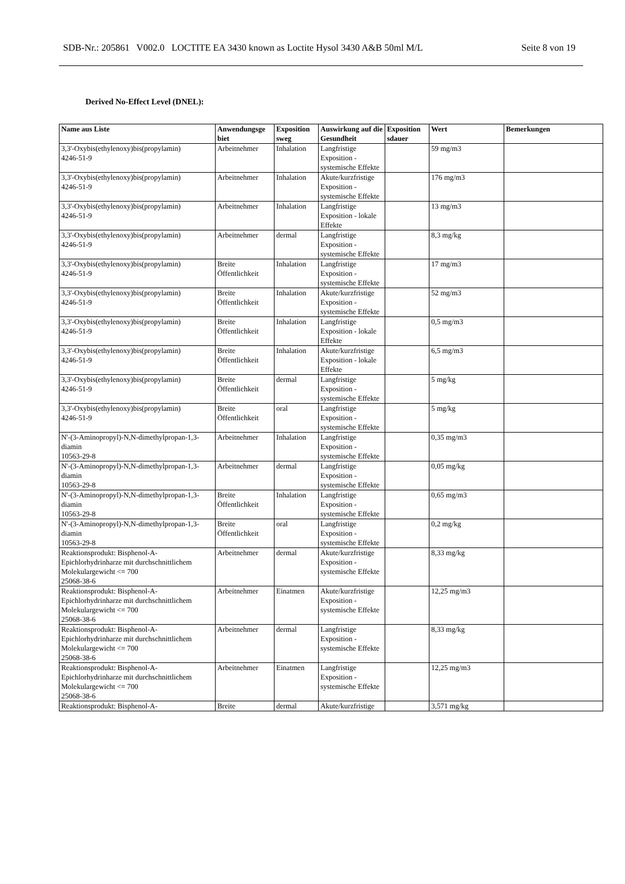SDB-Nr.: 205861 V002.0 LOCTITE EA 3430 known as Loctite Hysol 3430 A&B 50ml M/L Seite 8 von 19
Derived No-Effect Level (DNEL):
| Name aus Liste | Anwendungsge biet | Exposition sweg | Auswirkung auf die Gesundheit | Exposition sdauer | Wert | Bemerkungen |
| --- | --- | --- | --- | --- | --- | --- |
| 3,3'-Oxybis(ethylenoxy)bis(propylamin) 4246-51-9 | Arbeitnehmer | Inhalation | Langfristige Exposition - systemische Effekte | | 59 mg/m3 | |
| 3,3'-Oxybis(ethylenoxy)bis(propylamin) 4246-51-9 | Arbeitnehmer | Inhalation | Akute/kurzfristige Exposition - systemische Effekte | | 176 mg/m3 | |
| 3,3'-Oxybis(ethylenoxy)bis(propylamin) 4246-51-9 | Arbeitnehmer | Inhalation | Langfristige Exposition - lokale Effekte | | 13 mg/m3 | |
| 3,3'-Oxybis(ethylenoxy)bis(propylamin) 4246-51-9 | Arbeitnehmer | dermal | Langfristige Exposition - systemische Effekte | | 8,3 mg/kg | |
| 3,3'-Oxybis(ethylenoxy)bis(propylamin) 4246-51-9 | Breite Öffentlichkeit | Inhalation | Langfristige Exposition - systemische Effekte | | 17 mg/m3 | |
| 3,3'-Oxybis(ethylenoxy)bis(propylamin) 4246-51-9 | Breite Öffentlichkeit | Inhalation | Akute/kurzfristige Exposition - systemische Effekte | | 52 mg/m3 | |
| 3,3'-Oxybis(ethylenoxy)bis(propylamin) 4246-51-9 | Breite Öffentlichkeit | Inhalation | Langfristige Exposition - lokale Effekte | | 0,5 mg/m3 | |
| 3,3'-Oxybis(ethylenoxy)bis(propylamin) 4246-51-9 | Breite Öffentlichkeit | Inhalation | Akute/kurzfristige Exposition - lokale Effekte | | 6,5 mg/m3 | |
| 3,3'-Oxybis(ethylenoxy)bis(propylamin) 4246-51-9 | Breite Öffentlichkeit | dermal | Langfristige Exposition - systemische Effekte | | 5 mg/kg | |
| 3,3'-Oxybis(ethylenoxy)bis(propylamin) 4246-51-9 | Breite Öffentlichkeit | oral | Langfristige Exposition - systemische Effekte | | 5 mg/kg | |
| N'-(3-Aminopropyl)-N,N-dimethylpropan-1,3-diamin 10563-29-8 | Arbeitnehmer | Inhalation | Langfristige Exposition - systemische Effekte | | 0,35 mg/m3 | |
| N'-(3-Aminopropyl)-N,N-dimethylpropan-1,3-diamin 10563-29-8 | Arbeitnehmer | dermal | Langfristige Exposition - systemische Effekte | | 0,05 mg/kg | |
| N'-(3-Aminopropyl)-N,N-dimethylpropan-1,3-diamin 10563-29-8 | Breite Öffentlichkeit | Inhalation | Langfristige Exposition - systemische Effekte | | 0,65 mg/m3 | |
| N'-(3-Aminopropyl)-N,N-dimethylpropan-1,3-diamin 10563-29-8 | Breite Öffentlichkeit | oral | Langfristige Exposition - systemische Effekte | | 0,2 mg/kg | |
| Reaktionsprodukt: Bisphenol-A-Epichlorhydrinharze mit durchschnittlichem Molekulargewicht <= 700 25068-38-6 | Arbeitnehmer | dermal | Akute/kurzfristige Exposition - systemische Effekte | | 8,33 mg/kg | |
| Reaktionsprodukt: Bisphenol-A-Epichlorhydrinharze mit durchschnittlichem Molekulargewicht <= 700 25068-38-6 | Arbeitnehmer | Einatmen | Akute/kurzfristige Exposition - systemische Effekte | | 12,25 mg/m3 | |
| Reaktionsprodukt: Bisphenol-A-Epichlorhydrinharze mit durchschnittlichem Molekulargewicht <= 700 25068-38-6 | Arbeitnehmer | dermal | Langfristige Exposition - systemische Effekte | | 8,33 mg/kg | |
| Reaktionsprodukt: Bisphenol-A-Epichlorhydrinharze mit durchschnittlichem Molekulargewicht <= 700 25068-38-6 | Arbeitnehmer | Einatmen | Langfristige Exposition - systemische Effekte | | 12,25 mg/m3 | |
| Reaktionsprodukt: Bisphenol-A- | Breite | dermal | Akute/kurzfristige | | 3,571 mg/kg | |